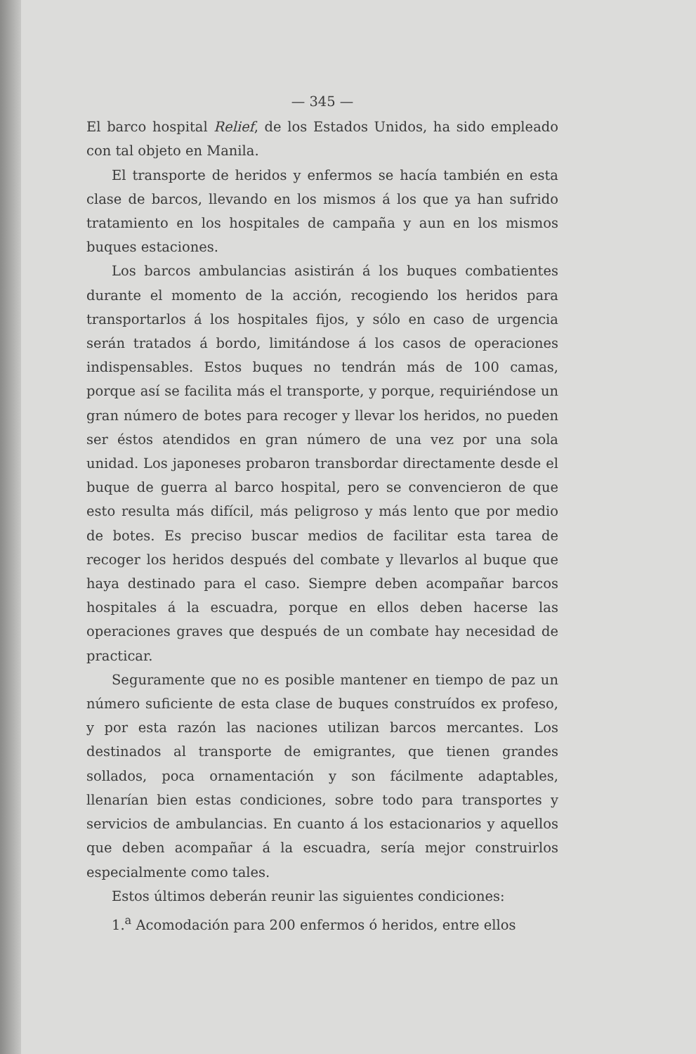— 345 —
El barco hospital Relief, de los Estados Unidos, ha sido empleado con tal objeto en Manila.
El transporte de heridos y enfermos se hacía también en esta clase de barcos, llevando en los mismos á los que ya han sufrido tratamiento en los hospitales de campaña y aun en los mismos buques estaciones.
Los barcos ambulancias asistirán á los buques combatientes durante el momento de la acción, recogiendo los heridos para transportarlos á los hospitales fijos, y sólo en caso de urgencia serán tratados á bordo, limitándose á los casos de operaciones indispensables. Estos buques no tendrán más de 100 camas, porque así se facilita más el transporte, y porque, requiriéndose un gran número de botes para recoger y llevar los heridos, no pueden ser éstos atendidos en gran número de una vez por una sola unidad. Los japoneses probaron transbordar directamente desde el buque de guerra al barco hospital, pero se convencieron de que esto resulta más difícil, más peligroso y más lento que por medio de botes. Es preciso buscar medios de facilitar esta tarea de recoger los heridos después del combate y llevarlos al buque que haya destinado para el caso. Siempre deben acompañar barcos hospitales á la escuadra, porque en ellos deben hacerse las operaciones graves que después de un combate hay necesidad de practicar.
Seguramente que no es posible mantener en tiempo de paz un número suficiente de esta clase de buques construídos ex profeso, y por esta razón las naciones utilizan barcos mercantes. Los destinados al transporte de emigrantes, que tienen grandes sollados, poca ornamentación y son fácilmente adaptables, llenarían bien estas condiciones, sobre todo para transportes y servicios de ambulancias. En cuanto á los estacionarios y aquellos que deben acompañar á la escuadra, sería mejor construirlos especialmente como tales.
Estos últimos deberán reunir las siguientes condiciones:
1.<sup>a</sup> Acomodación para 200 enfermos ó heridos, entre ellos